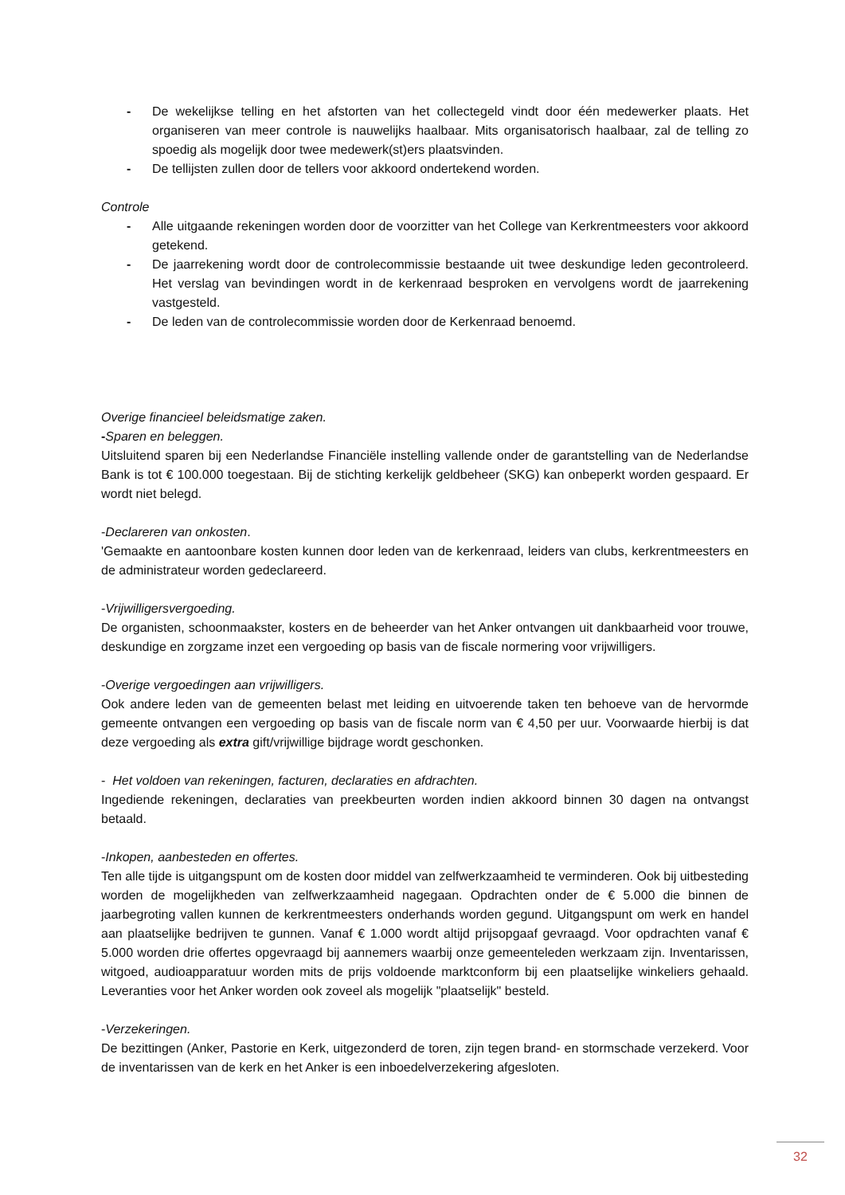- De wekelijkse telling en het afstorten van het collectegeld vindt door één medewerker plaats. Het organiseren van meer controle is nauwelijks haalbaar. Mits organisatorisch haalbaar, zal de telling zo spoedig als mogelijk door twee medewerk(st)ers plaatsvinden.
- De tellijsten zullen door de tellers voor akkoord ondertekend worden.
Controle
- Alle uitgaande rekeningen worden door de voorzitter van het College van Kerkrentmeesters voor akkoord getekend.
- De jaarrekening wordt door de controlecommissie bestaande uit twee deskundige leden gecontroleerd. Het verslag van bevindingen wordt in de kerkenraad besproken en vervolgens wordt de jaarrekening vastgesteld.
- De leden van de controlecommissie worden door de Kerkenraad benoemd.
Overige financieel beleidsmatige zaken.
-Sparen en beleggen.
Uitsluitend sparen bij een Nederlandse Financiële instelling vallende onder de garantstelling van de Nederlandse Bank is tot € 100.000 toegestaan. Bij de stichting kerkelijk geldbeheer (SKG) kan onbeperkt worden gespaard. Er wordt niet belegd.
-Declareren van onkosten.
'Gemaakte en aantoonbare kosten kunnen door leden van de kerkenraad, leiders van clubs, kerkrentmeesters en de administrateur worden gedeclareerd.
-Vrijwilligersvergoeding.
De organisten, schoonmaakster, kosters en de beheerder van het Anker ontvangen uit dankbaarheid voor trouwe, deskundige en zorgzame inzet een vergoeding op basis van de fiscale normering voor vrijwilligers.
-Overige vergoedingen aan vrijwilligers.
Ook andere leden van de gemeenten belast met leiding en uitvoerende taken ten behoeve van de hervormde gemeente ontvangen een vergoeding op basis van de fiscale norm van € 4,50 per uur. Voorwaarde hierbij is dat deze vergoeding als extra gift/vrijwillige bijdrage wordt geschonken.
- Het voldoen van rekeningen, facturen, declaraties en afdrachten.
Ingediende rekeningen, declaraties van preekbeurten worden indien akkoord binnen 30 dagen na ontvangst betaald.
-Inkopen, aanbesteden en offertes.
Ten alle tijde is uitgangspunt om de kosten door middel van zelfwerkzaamheid te verminderen. Ook bij uitbesteding worden de mogelijkheden van zelfwerkzaamheid nagegaan. Opdrachten onder de € 5.000 die binnen de jaarbegroting vallen kunnen de kerkrentmeesters onderhands worden gegund. Uitgangspunt om werk en handel aan plaatselijke bedrijven te gunnen. Vanaf € 1.000 wordt altijd prijsopgaaf gevraagd. Voor opdrachten vanaf € 5.000 worden drie offertes opgevraagd bij aannemers waarbij onze gemeenteleden werkzaam zijn. Inventarissen, witgoed, audioapparatuur worden mits de prijs voldoende marktconform bij een plaatselijke winkeliers gehaald. Leveranties voor het Anker worden ook zoveel als mogelijk "plaatselijk" besteld.
-Verzekeringen.
De bezittingen (Anker, Pastorie en Kerk, uitgezonderd de toren, zijn tegen brand- en stormschade verzekerd. Voor de inventarissen van de kerk en het Anker is een inboedelverzekering afgesloten.
32